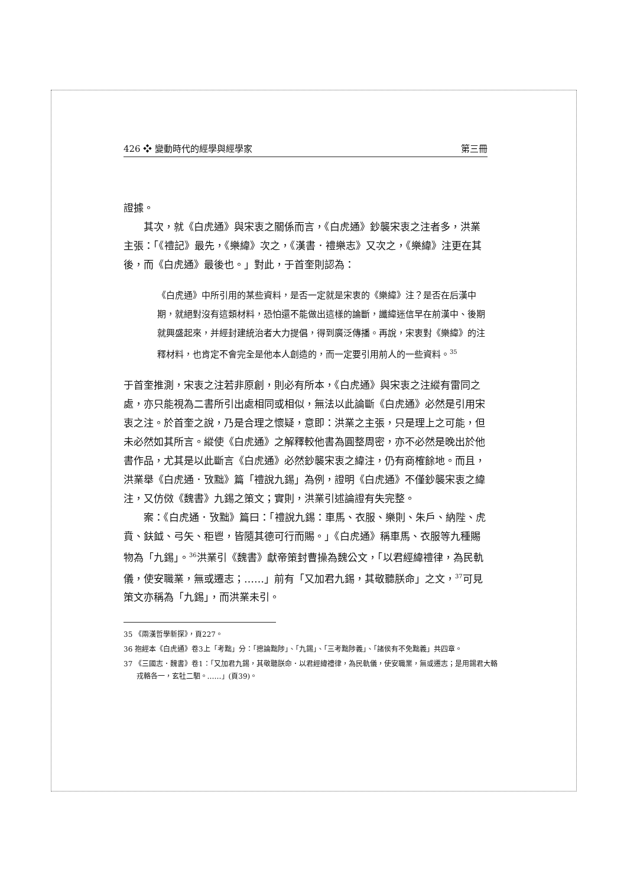426 ❖ 變動時代的經學與經學家 第三冊
證據。
其次，就《白虎通》與宋衷之關係而言，《白虎通》鈔襲宋衷之注者多，洪業主張：「《禮記》最先，《樂緯》次之，《漢書．禮樂志》又次之，《樂緯》注更在其後，而《白虎通》最後也。」對此，于首奎則認為：
《白虎通》中所引用的某些資料，是否一定就是宋衷的《樂緯》注？是否在后漢中期，就絕對沒有這類材料，恐怕還不能做出這樣的論斷，讖緯迷信早在前漢中、後期就興盛起來，并經封建統治者大力提倡，得到廣泛傳播。再說，宋衷對《樂緯》的注釋材料，也肯定不會完全是他本人創造的，而一定要引用前人的一些資料。<sup>35</sup>
于首奎推測，宋衷之注若非原創，則必有所本，《白虎通》與宋衷之注縱有雷同之處，亦只能視為二書所引出處相同或相似，無法以此論斷《白虎通》必然是引用宋衷之注。於首奎之說，乃是合理之懷疑，意即：洪業之主張，只是理上之可能，但未必然如其所言。縱使《白虎通》之解釋較他書為圓整周密，亦不必然是晚出於他書作品，尤其是以此斷言《白虎通》必然鈔襲宋衷之緯注，仍有商榷餘地。而且，洪業舉《白虎通．攷黜》篇「禮說九錫」為例，證明《白虎通》不僅鈔襲宋衷之緯注，又仿傚《魏書》九錫之策文；實則，洪業引述論證有失完整。
案：《白虎通．攷黜》篇曰：「禮說九錫：車馬、衣服、樂則、朱戶、納陛、虎賁、鈇鉞、弓矢、秬鬯，皆隨其德可行而賜。」《白虎通》稱車馬、衣服等九種賜物為「九錫」。<sup>36</sup>洪業引《魏書》獻帝策封曹操為魏公文，「以君經緯禮律，為民軌儀，使安職業，無或遷志；……」前有「又加君九錫，其敬聽朕命」之文，<sup>37</sup>可見策文亦稱為「九錫」，而洪業未引。
35 《兩漢哲學新探》，頁227。
36 抱經本《白虎通》卷3上「考黜」分：「摠論黜陟」、「九錫」、「三考黜陟義」、「諸侯有不免黜義」共四章。
37 《三國志．魏書》卷1：「又加君九錫，其敬聽朕命．以君經緯禮律，為民軌儀，使安職業，無或遷志；是用錫君大輅戎輅各一，玄牡二駟。……」(頁39)。